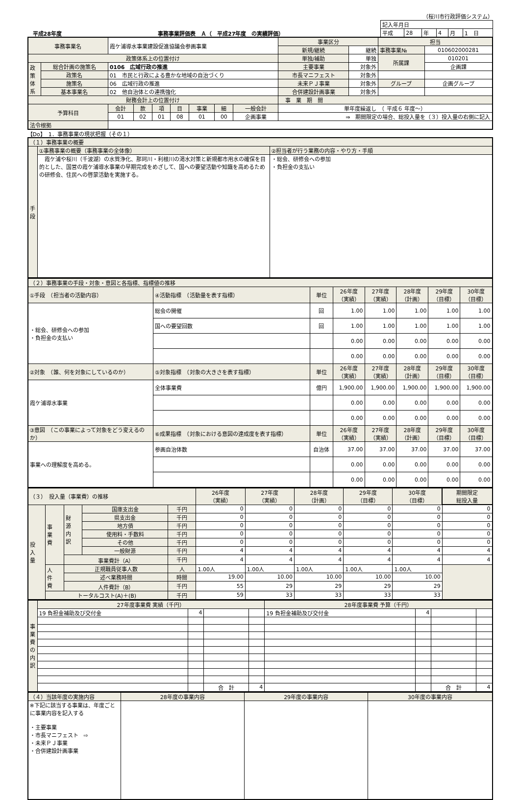（桜川市行政評価システム）
　平成28年度 事務事業評価表　Ａ（　平成27年度　の実績評価）
| 記入年月日 | | | | | |
| 平成 | 28 | 年 | 4 | 月 | 1 日 |
| 事務事業名 | | 霞ケ浦導水事業建設促進協議会参画事業 | | | | | | | 事業区分 | | 担当 | |
| | | | | | | | | | 新規/継続 | 継続 | 事務事業№ | 010602000281 |
| 政策体系上の位置付け | | | | | | | | | 単独/補助 | 単独 | 所属課 | 010201 |
| 政 策 体 系 | 総合計画の施策名 | 0106 広域行政の推進 | | | | | | | 主要事業 | 対象外 | | 企画課 |
| | 政策名 | 01 市民と行政による豊かな地域の自治づくり | | | | | | | 市長マニフェスト | 対象外 | | |
| | 施策名 | 06 広域行政の推進 | | | | | | | 未来ＰＪ事業 | 対象外 | グループ | 企画グループ |
| | 基本事業名 | 02 他自治体との連携強化 | | | | | | | 合併建設計画事業 | 対象外 | | |
| 財務会計上の位置付け | | | | | | | | | 事 業 期 間 | | | |
| 予算科目 | | 会計 | 款 | 項 | 目 | 事業 | 細 | 一般会計 | 単年度繰返し （ 平成６ 年度～） | | | |
| | | 01 | 02 | 01 | 08 | 01 | 00 | 企画事業 | ⇒ 期間限定の場合、総投入量を（３）投入量の右側に記入 | | | |
| 法令根拠 | | | | | | | | | | | | |
【Do】　1．事務事業の現状把握（その１）
| （１）事務事業の概要 | | |
| 手 段 | ①事務事業の概要（事務事業の全体像） | ②担当者が行う業務の内容・やり方・手順 |
| | 霞ケ浦や桜川（千波湖）の水質浄化、那珂川・利根川の渇水対策と新規都市用水の確保を目的とした、国営の霞ケ浦導水事業の早期完成をめざして、国への要望活動や知識を高めるための研修会、住民への啓蒙活動を実施する。 | ・総会、研修会への参加 ・負担金の支払い |
| （２）事務事業の手段・対象・意図と各指標、指標値の推移 | | | | | | | |
| ①手段 （担当者の活動内容） | ④活動指標 （活動量を表す指標） | 単位 | 26年度 （実績） | 27年度 （実績） | 28年度 （計画） | 29年度 （目標） | 30年度 （目標） |
| ・総会、研修会への参加 ・負担金の支払い | 総会の開催 | 回 | 1.00 | 1.00 | 1.00 | 1.00 | 1.00 |
| | 国への要望回数 | 回 | 1.00 | 1.00 | 1.00 | 1.00 | 1.00 |
| | | | 0.00 | 0.00 | 0.00 | 0.00 | 0.00 |
| | | | 0.00 | 0.00 | 0.00 | 0.00 | 0.00 |
| ②対象 （誰、何を対象にしているのか） | ⑤対象指標 （対象の大きさを表す指標） | 単位 | 26年度 （実績） | 27年度 （実績） | 28年度 （計画） | 29年度 （目標） | 30年度 （目標） |
| 霞ケ浦導水事業 | 全体事業費 | 億円 | 1,900.00 | 1,900.00 | 1,900.00 | 1,900.00 | 1,900.00 |
| | | | 0.00 | 0.00 | 0.00 | 0.00 | 0.00 |
| | | | 0.00 | 0.00 | 0.00 | 0.00 | 0.00 |
| ③意図 （この事業によって対象をどう変えるのか） | ⑥成果指標 （対象における意図の達成度を表す指標） | 単位 | 26年度 （実績） | 27年度 （実績） | 28年度 （計画） | 29年度 （目標） | 30年度 （目標） |
| 事業への理解度を高める。 | 参画自治体数 | 自治体 | 37.00 | 37.00 | 37.00 | 37.00 | 37.00 |
| | | | 0.00 | 0.00 | 0.00 | 0.00 | 0.00 |
| | | | 0.00 | 0.00 | 0.00 | 0.00 | 0.00 |
| （３） 投入量（事業費）の推移 | | | | | 26年度 （実績） | 27年度 （実績） | 28年度 （計画） | 29年度 （目標） | 30年度 （目標） | 期間限定 総投入量 |
| 投 入 量 | 事 業 費 | 財 源 内 訳 | 国庫支出金 | 千円 | 0 | 0 | 0 | 0 | 0 | 0 |
| | | | 県支出金 | 千円 | 0 | 0 | 0 | 0 | 0 | 0 |
| | | | 地方債 | 千円 | 0 | 0 | 0 | 0 | 0 | 0 |
| | | | 使用料・手数料 | 千円 | 0 | 0 | 0 | 0 | 0 | 0 |
| | | | その他 | 千円 | 0 | 0 | 0 | 0 | 0 | 0 |
| | | | 一般財源 | 千円 | 4 | 4 | 4 | 4 | 4 | 4 |
| | | 事業費計（A） | | 千円 | 4 | 4 | 4 | 4 | 4 | 4 |
| | 人 件 費 | 正規職員従事人数 | | 人 | 1.00人 | 1.00人 | 1.00人 | 1.00人 | 1.00人 | |
| | | 述べ業務時間 | | 時間 | 19.00 | 10.00 | 10.00 | 10.00 | 10.00 | |
| | | 人件費計（B） | | 千円 | 55 | 29 | 29 | 29 | 29 | |
| | トータルコスト(A)＋(B) | | | 千円 | 59 | 33 | 33 | 33 | 33 | |
| 事 業 費 の 内 訳 | 27年度事業費 実績（千円） | | | | 28年度事業費 予算（千円） | | | |
| | 19 負担金補助及び交付金 | 4 | | | 19 負担金補助及び交付金 | 4 | | |
| | | | 合 計 | 4 | | | 合 計 | 4 |
| （４）当該年度の実施内容 | 28年度の事業内容 | 29年度の事業内容 | 30年度の事業内容 |
| ※下記に該当する事業は、年度ごとに事業内容を記入する ・主要事業 ・市長マニフェスト ⇨ ・未来ＰＪ事業 ・合併建設計画事業 | | | |